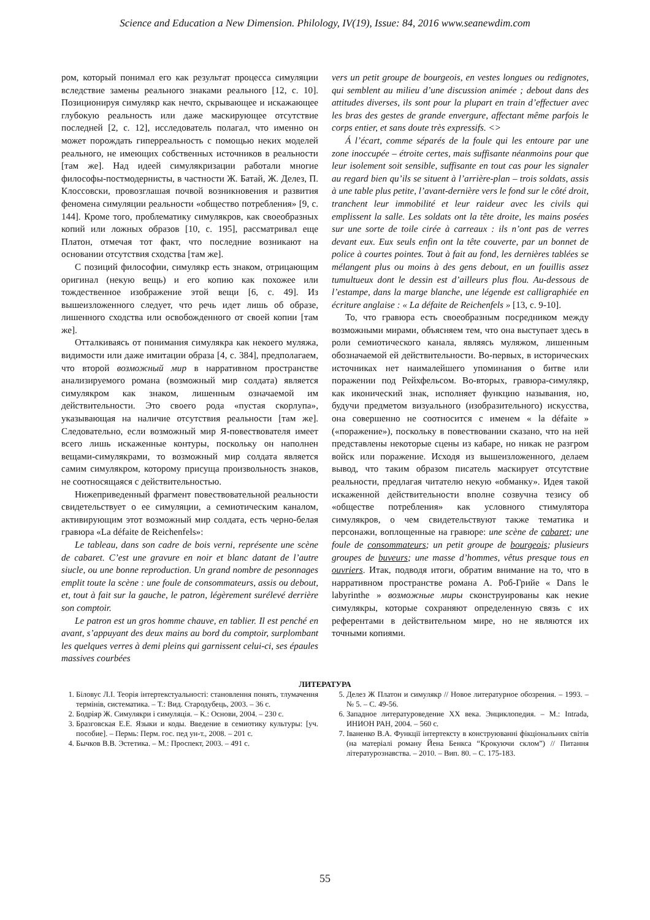Science and Education a New Dimension. Philology, IV(19), Issue: 84, 2016 www.seanewdim.com
ром, который понимал его как результат процесса симуляции вследствие замены реального знаками реального [12, с. 10]. Позиционируя симулякр как нечто, скрывающее и искажающее глубокую реальность или даже маскирующее отсутствие последней [2, с. 12], исследователь полагал, что именно он может порождать гиперреальность с помощью неких моделей реального, не имеющих собственных источников в реальности [там же]. Над идеей симулякризации работали многие философы-постмодернисты, в частности Ж. Батай, Ж. Делез, П. Клоссовски, провозглашая почвой возникновения и развития феномена симуляции реальности «общество потребления» [9, с. 144]. Кроме того, проблематику симулякров, как своеобразных копий или ложных образов [10, с. 195], рассматривал еще Платон, отмечая тот факт, что последние возникают на основании отсутствия сходства [там же].
С позиций философии, симулякр есть знаком, отрицающим оригинал (некую вещь) и его копию как похожее или тождественное изображение этой вещи [6, с. 49]. Из вышеизложенного следует, что речь идет лишь об образе, лишенного сходства или освобожденного от своей копии [там же].
Отталкиваясь от понимания симулякра как некоего муляжа, видимости или даже имитации образа [4, с. 384], предполагаем, что второй возможный мир в нарративном пространстве анализируемого романа (возможный мир солдата) является симулякром как знаком, лишенным означаемой им действительности. Это своего рода «пустая скорлупа», указывающая на наличие отсутствия реальности [там же]. Следовательно, если возможный мир Я-повествователя имеет всего лишь искаженные контуры, поскольку он наполнен вещами-симулякрами, то возможный мир солдата является самим симулякром, которому присуща произвольность знаков, не соотносящаяся с действительностью.
Нижеприведенный фрагмент повествовательной реальности свидетельствует о ее симуляции, а семиотическим каналом, активирующим этот возможный мир солдата, есть черно-белая гравюра «La défaite de Reichenfels»:
Le tableau, dans son cadre de bois verni, représente une scène de cabaret. C’est une gravure en noir et blanc datant de l’autre siucle, ou une bonne reproduction. Un grand nombre de pesonnages emplit toute la scène : une foule de consommateurs, assis ou debout, et, tout à fait sur la gauche, le patron, légèrement surélevé derrière son comptoir.
Le patron est un gros homme chauve, en tablier. Il est penché en avant, s’appuyant des deux mains au bord du comptoir, surplombant les quelques verres à demi pleins qui garnissent celui-ci, ses épaules massives courbées
vers un petit groupe de bourgeois, en vestes longues ou redignotes, qui semblent au milieu d’une discussion animée ; debout dans des attitudes diverses, ils sont pour la plupart en train d’effectuer avec les bras des gestes de grande envergure, affectant même parfois le corps entier, et sans doute très expressifs. <>
Á l’écart, comme séparés de la foule qui les entoure par une zone inoccupée – étroite certes, mais suffisante néanmoins pour que leur isolement soit sensible, suffisante en tout cas pour les signaler au regard bien qu’ils se situent à l’arrière-plan – trois soldats, assis à une table plus petite, l’avant-dernière vers le fond sur le côté droit, tranchent leur immobilité et leur raideur avec les civils qui emplissent la salle. Les soldats ont la tête droite, les mains posées sur une sorte de toile cirée à carreaux : ils n’ont pas de verres devant eux. Eux seuls enfin ont la tête couverte, par un bonnet de police à courtes pointes. Tout à fait au fond, les dernières tablées se mélangent plus ou moins à des gens debout, en un fouillis assez tumultueux dont le dessin est d’ailleurs plus flou. Au-dessous de l’estampe, dans la marge blanche, une légende est calligraphiée en écriture anglaise : « La défaite de Reichenfels » [13, с. 9-10].
То, что гравюра есть своеобразным посредником между возможными мирами, объясняем тем, что она выступает здесь в роли семиотического канала, являясь муляжом, лишенным обозначаемой ей действительности. Во-первых, в исторических источниках нет наималейшего упоминания о битве или поражении под Рейхфельсом. Во-вторых, гравюра-симулякр, как иконический знак, исполняет функцию называния, но, будучи предметом визуального (изобразительного) искусства, она совершенно не соотносится с именем « la défaite » («поражение»), поскольку в повествовании сказано, что на ней представлены некоторые сцены из кабаре, но никак не разгром войск или поражение. Исходя из вышеизложенного, делаем вывод, что таким образом писатель маскирует отсутствие реальности, предлагая читателю некую «обманку». Идея такой искаженной действительности вполне созвучна тезису об «обществе потребления» как условного стимулятора симулякров, о чем свидетельствуют также тематика и персонажи, воплощенные на гравюре: une scène de cabaret; une foule de consommateurs; un petit groupe de bourgeois; plusieurs groupes de buveurs; une masse d’hommes, vêtus presque tous en ouvriers. Итак, подводя итоги, обратим внимание на то, что в нарративном пространстве романа А. Роб-Грийе « Dans le labyrinthe » возможные миры сконструированы как некие симулякры, которые сохраняют определенную связь с их референтами в действительном мире, но не являются их точными копиями.
ЛИТЕРАТУРА
1. Біловус Л.І. Теорія інтертекстуальності: становлення понять, тлумачення термінів, систематика. – Т.: Вид. Стародубець, 2003. – 36 с.
2. Бодріяр Ж. Симулякри і симуляція. – К.: Основи, 2004. – 230 с.
3. Бразговская Е.Е. Языки и коды. Введение в семиотику культуры: [уч. пособие]. – Пермь: Перм. гос. пед ун-т., 2008. – 201 с.
4. Бычков В.В. Эстетика. – М.: Проспект, 2003. – 491 с.
5. Делез Ж Платон и симулякр // Новое литературное обозрения. – 1993. – № 5. – С. 49-56.
6. Западное литературоведение XX века. Энциклопедия. – М.: Intrada, ИНИОН РАН, 2004. – 560 с.
7. Іваненко В.А. Функції інтертексту в конструюванні фікціональних світів (на матеріалі роману Йена Бенкса “Крокуючи склом”) // Питання літературознавства. – 2010. – Вип. 80. – С. 175-183.
55